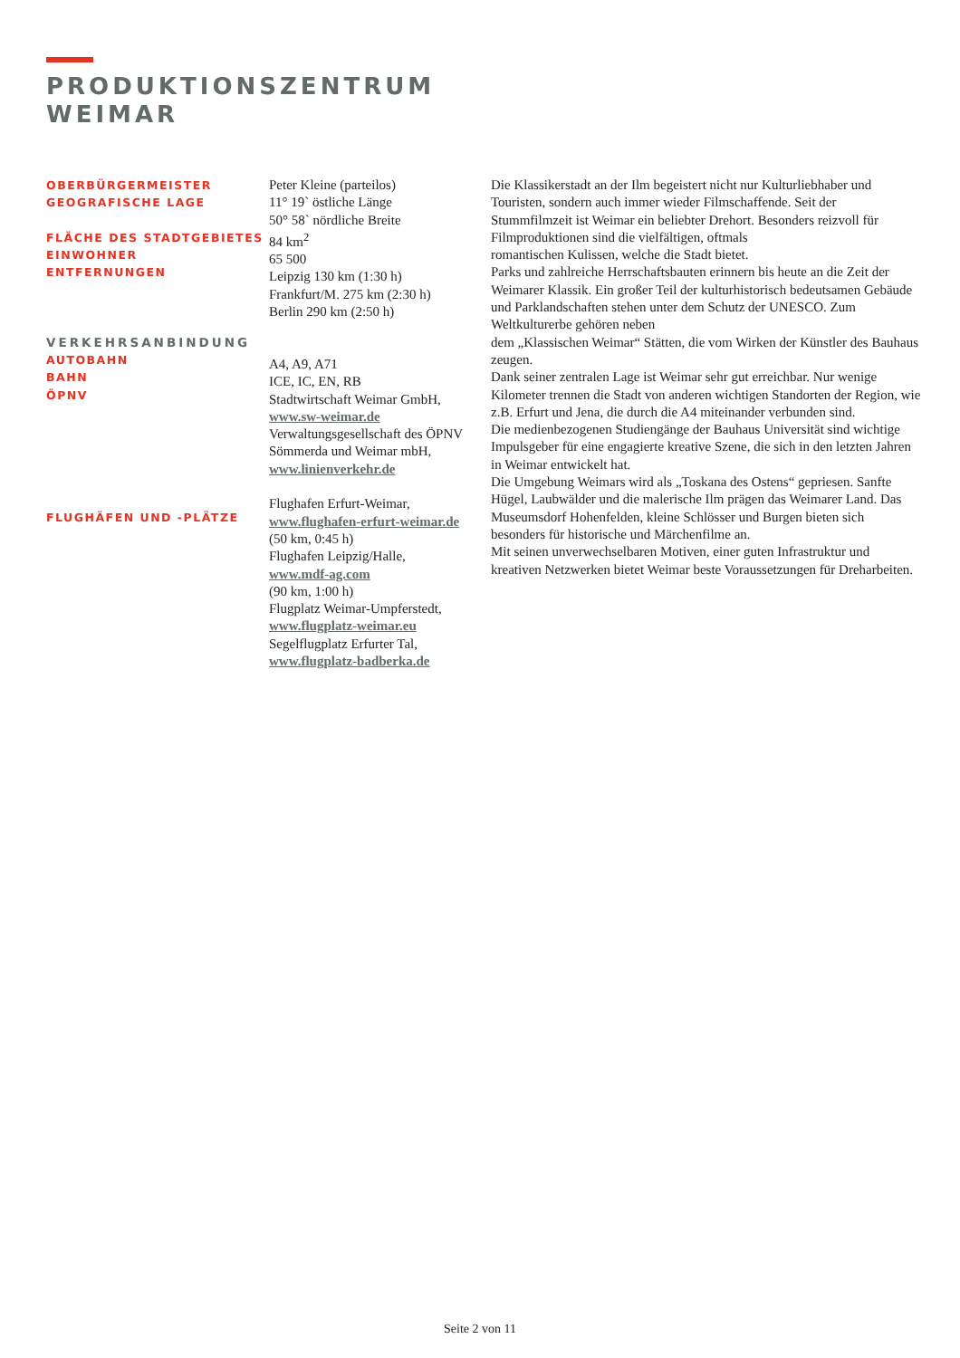PRODUKTIONSZENTRUM
WEIMAR
OBERBÜRGERMEISTER
GEOGRAFISCHE LAGE
FLÄCHE DES STADTGEBIETES
EINWOHNER
ENTFERNUNGEN
VERKEHRSANBINDUNG
AUTOBAHN
BAHN
ÖPNV
FLUGHÄFEN UND -PLÄTZE
Peter Kleine (parteilos)
11° 19` östliche Länge
50° 58` nördliche Breite
84 km<sup>2</sup>
65 500
Leipzig 130 km (1:30 h)
Frankfurt/M. 275 km (2:30 h)
Berlin 290 km (2:50 h)
A4, A9, A71
ICE, IC, EN, RB
Stadtwirtschaft Weimar GmbH,
www.sw-weimar.de
Verwaltungsgesellschaft des ÖPNV Sömmerda und Weimar mbH,
www.linienverkehr.de
Flughafen Erfurt-Weimar,
www.flughafen-erfurt-weimar.de
(50 km, 0:45 h)
Flughafen Leipzig/Halle,
www.mdf-ag.com
(90 km, 1:00 h)
Flugplatz Weimar-Umpferstedt,
www.flugplatz-weimar.eu
Segelflugplatz Erfurter Tal,
www.flugplatz-badberka.de
Die Klassikerstadt an der Ilm begeistert nicht nur Kulturliebhaber und Touristen, sondern auch immer wieder Filmschaffende. Seit der Stummfilmzeit ist Weimar ein beliebter Drehort. Besonders reizvoll für Filmproduktionen sind die vielfältigen, oftmals
romantischen Kulissen, welche die Stadt bietet.
Parks und zahlreiche Herrschaftsbauten erinnern bis heute an die Zeit der Weimarer Klassik. Ein großer Teil der kulturhistorisch bedeutsamen Gebäude und Parklandschaften stehen unter dem Schutz der UNESCO. Zum Weltkulturerbe gehören neben
dem „Klassischen Weimar“ Stätten, die vom Wirken der Künstler des Bauhaus zeugen.
Dank seiner zentralen Lage ist Weimar sehr gut erreichbar. Nur wenige Kilometer trennen die Stadt von anderen wichtigen Standorten der Region, wie z.B. Erfurt und Jena, die durch die A4 miteinander verbunden sind.
Die medienbezogenen Studiengänge der Bauhaus Universität sind wichtige Impulsgeber für eine engagierte kreative Szene, die sich in den letzten Jahren in Weimar entwickelt hat.
Die Umgebung Weimars wird als „Toskana des Ostens“ gepriesen. Sanfte Hügel, Laubwälder und die malerische Ilm prägen das Weimarer Land. Das Museumsdorf Hohenfelden, kleine Schlösser und Burgen bieten sich besonders für historische und Märchenfilme an.
Mit seinen unverwechselbaren Motiven, einer guten Infrastruktur und kreativen Netzwerken bietet Weimar beste Voraussetzungen für Dreharbeiten.
Seite 2 von 11